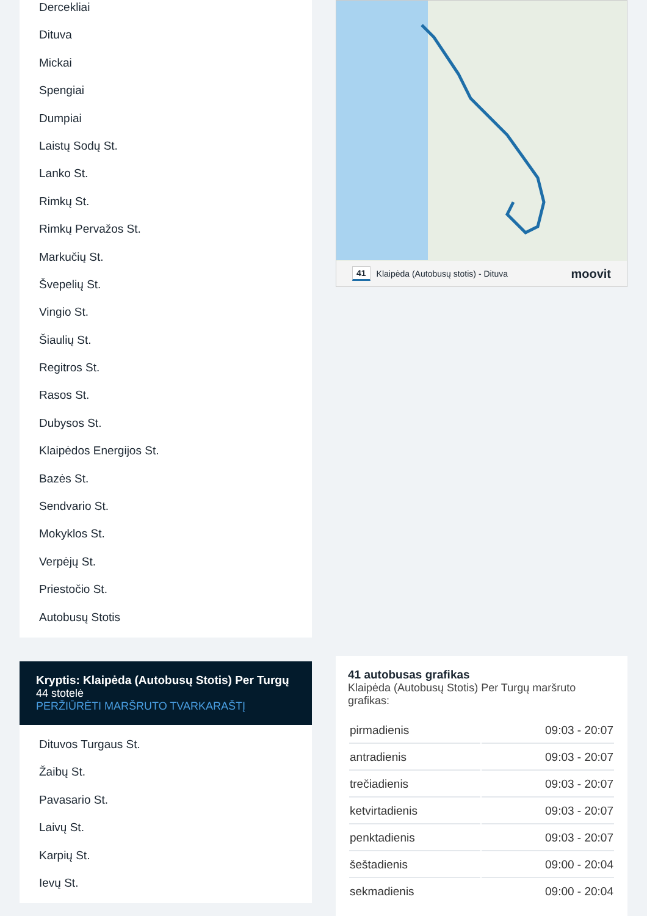Dercekliai
Dituva
Mickai
Spengiai
Dumpiai
Laistų Sodų St.
Lanko St.
Rimkų St.
Rimkų Pervažos St.
Markučių St.
Švepelių St.
Vingio St.
Šiaulių St.
Regitros St.
Rasos St.
Dubysos St.
Klaipėdos Energijos St.
Bazės St.
Sendvario St.
Mokyklos St.
Verpėjų St.
Priestočio St.
Autobusų Stotis
Kryptis: Klaipėda (Autobusų Stotis) Per Turgų
44 stotelė
PERŽIŪRĖTI MARŠRUTO TVARKARAŠTĮ
Dituvos Turgaus St.
Žaibų St.
Pavasario St.
Laivų St.
Karpių St.
Ievų St.
41 Klaipėda (Autobusų stotis) - Dituva moovit
41 autobusas grafikas
Klaipėda (Autobusų Stotis) Per Turgų maršruto grafikas:
| pirmadienis | 09:03 - 20:07 |
| antradienis | 09:03 - 20:07 |
| trečiadienis | 09:03 - 20:07 |
| ketvirtadienis | 09:03 - 20:07 |
| penktadienis | 09:03 - 20:07 |
| šeštadienis | 09:00 - 20:04 |
| sekmadienis | 09:00 - 20:04 |